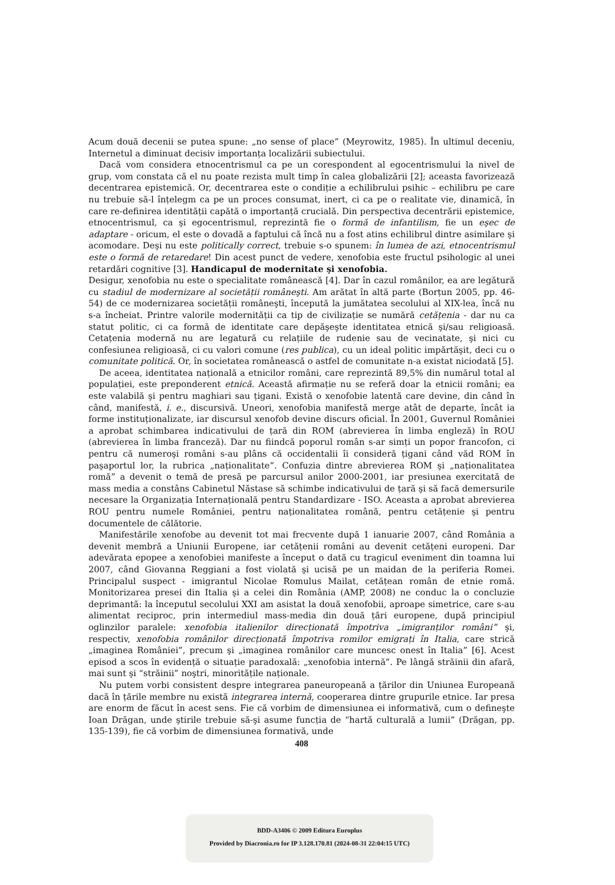Acum două decenii se putea spune: „no sense of place” (Meyrowitz, 1985). În ultimul deceniu, Internetul a diminuat decisiv importanța localizării subiectului.
Dacă vom considera etnocentrismul ca pe un corespondent al egocentrismului la nivel de grup, vom constata că el nu poate rezista mult timp în calea globalizării [2]; aceasta favorizează decentrarea epistemică. Or, decentrarea este o condiție a echilibrului psihic – echilibru pe care nu trebuie să-l înțelegm ca pe un proces consumat, inert, ci ca pe o realitate vie, dinamică, în care re-definirea identității capătă o importanță crucială. Din perspectiva decentrării epistemice, etnocentrismul, ca şi egocentrismul, reprezintă fie o formă de infantilism, fie un eşec de adaptare - oricum, el este o dovadă a faptului că încă nu a fost atins echilibrul dintre asimilare şi acomodare. Deşi nu este politically correct, trebuie s-o spunem: în lumea de azi, etnocentrismul este o formă de retaredare! Din acest punct de vedere, xenofobia este fructul psihologic al unei retardări cognitive [3]. Handicapul de modernitate şi xenofobia.
Desigur, xenofobia nu este o specialitate românească [4]. Dar în cazul românilor, ea are legătură cu stadiul de modernizare al societății româneşti. Am arătat în altă parte (Borțun 2005, pp. 46-54) de ce modernizarea societății româneşti, începută la jumătatea secolului al XIX-lea, încă nu s-a încheiat. Printre valorile modernității ca tip de civilizație se numără cetățenia - dar nu ca statut politic, ci ca formă de identitate care depăşeşte identitatea etnică şi/sau religioasă. Cetațenia modernă nu are legatură cu relațiile de rudenie sau de vecinatate, şi nici cu confesiunea religioasă, ci cu valori comune (res publica), cu un ideal politic impărtăşit, deci cu o comunitate politică. Or, în societatea românească o astfel de comunitate n-a existat niciodată [5].
De aceea, identitatea națională a etnicilor români, care reprezintă 89,5% din numărul total al populației, este preponderent etnică. Această afirmație nu se referă doar la etnicii români; ea este valabilă şi pentru maghiari sau țigani. Există o xenofobie latentă care devine, din când în când, manifestă, i. e., discursivă. Uneori, xenofobia manifestă merge atât de departe, încât ia forme instituționalizate, iar discursul xenofob devine discurs oficial. În 2001, Guvernul României a aprobat schimbarea indicativului de țară din ROM (abrevierea în limba engleză) în ROU (abrevierea în limba franceză). Dar nu fiindcă poporul român s-ar simți un popor francofon, ci pentru că numeroşi români s-au plâns că occidentalii îi consideră țigani când văd ROM în paşaportul lor, la rubrica „naționalitate”. Confuzia dintre abrevierea ROM şi „naționalitatea romă” a devenit o temă de presă pe parcursul anilor 2000-2001, iar presiunea exercitată de mass media a constâns Cabinetul Năstase să schimbe indicativului de țară şi să facă demersurile necesare la Organizația Internațională pentru Standardizare - ISO. Aceasta a aprobat abrevierea ROU pentru numele României, pentru naționalitatea română, pentru cetățenie şi pentru documentele de călătorie.
Manifestările xenofobe au devenit tot mai frecvente după 1 ianuarie 2007, când România a devenit membră a Uniunii Europene, iar cetățenii români au devenit cetățeni europeni. Dar adevărata epopee a xenofobiei manifeste a început o dată cu tragicul eveniment din toamna lui 2007, când Giovanna Reggiani a fost violată şi ucisă pe un maidan de la periferia Romei. Principalul suspect - imigrantul Nicolae Romulus Mailat, cetățean român de etnie romă. Monitorizarea presei din Italia şi a celei din România (AMP, 2008) ne conduc la o concluzie deprimantă: la începutul secolului XXI am asistat la două xenofobii, aproape simetrice, care s-au alimentat reciproc, prin intermediul mass-media din două țări europene, după principiul oglinzilor paralele: xenofobia italienilor direcționată împotriva „imigranților români” şi, respectiv, xenofobia românilor direcționată împotriva romilor emigrați în Italia, care strică „imaginea României”, precum şi „imaginea românilor care muncesc onest în Italia” [6]. Acest episod a scos în evidență o situație paradoxală: „xenofobia internă”. Pe lângă străinii din afară, mai sunt şi “străinii” noştri, minoritățile naționale.
Nu putem vorbi consistent despre integrarea paneuropeană a țărilor din Uniunea Europeană dacă în țările membre nu există integrarea internă, cooperarea dintre grupurile etnice. Iar presa are enorm de făcut în acest sens. Fie că vorbim de dimensiunea ei informativă, cum o defineşte Ioan Drăgan, unde ştirile trebuie să-şi asume funcția de “hartă culturală a lumii” (Drăgan, pp. 135-139), fie că vorbim de dimensiunea formativă, unde
408
BDD-A3406 © 2009 Editura Europlus
Provided by Diacronia.ro for IP 3.128.170.81 (2024-08-31 22:04:15 UTC)